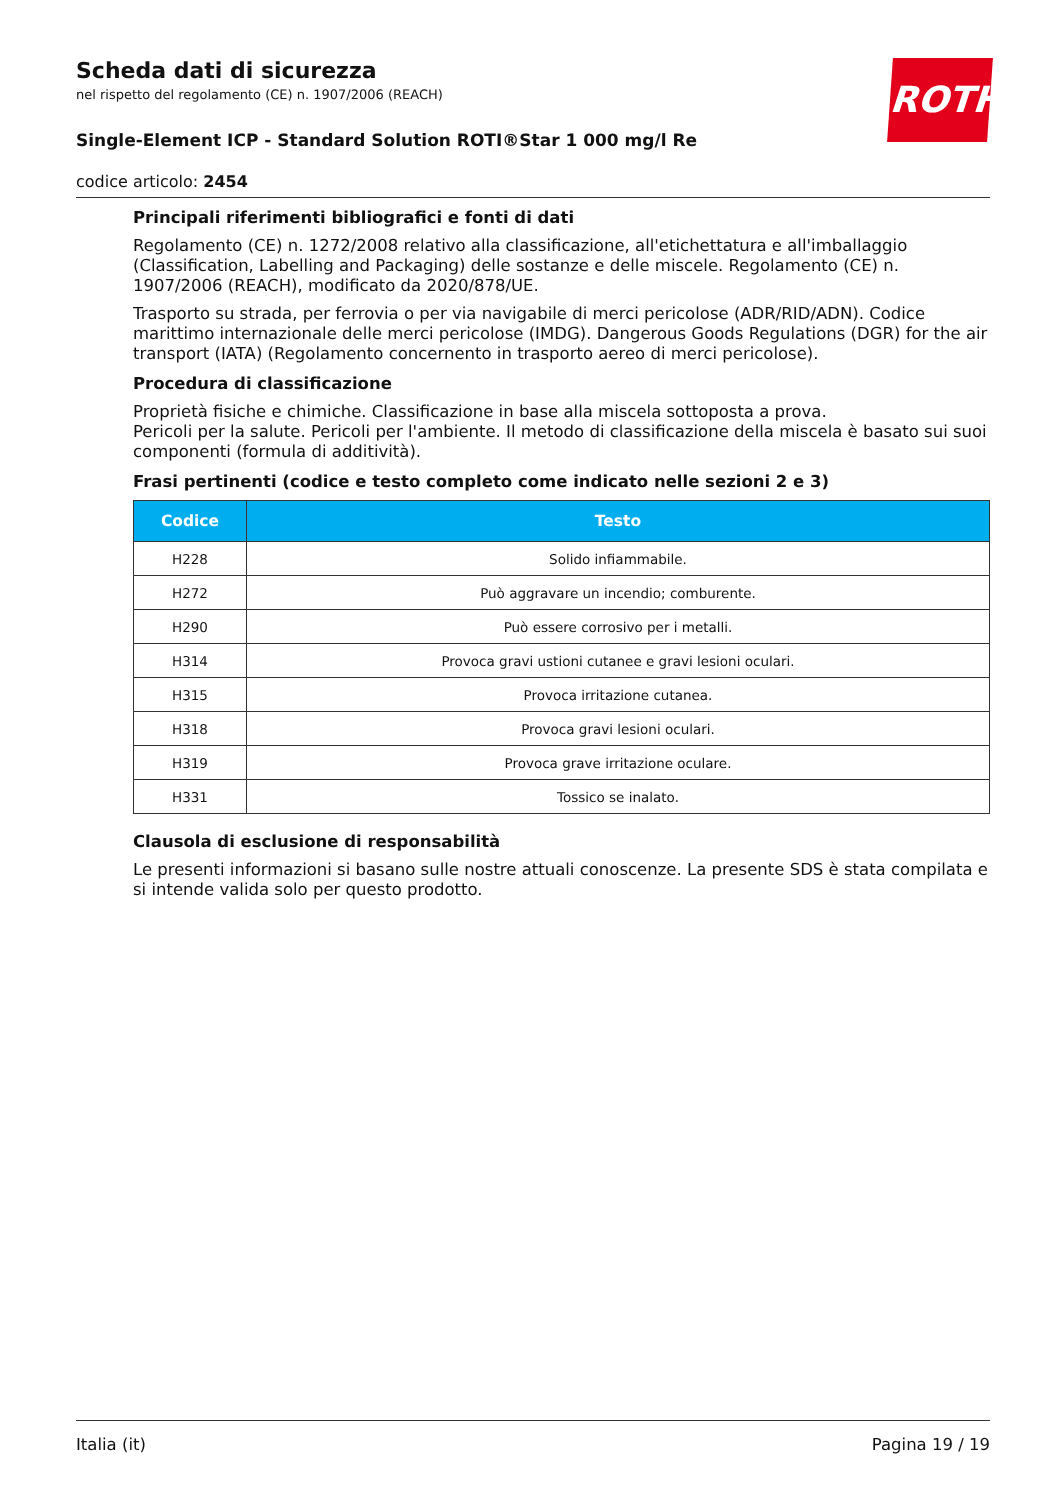ROTH
Scheda dati di sicurezza
nel rispetto del regolamento (CE) n. 1907/2006 (REACH)
Single-Element ICP - Standard Solution ROTI®Star 1 000 mg/l Re
codice articolo: 2454
Principali riferimenti bibliografici e fonti di dati
Regolamento (CE) n. 1272/2008 relativo alla classificazione, all'etichettatura e all'imballaggio (Classification, Labelling and Packaging) delle sostanze e delle miscele. Regolamento (CE) n. 1907/2006 (REACH), modificato da 2020/878/UE.
Trasporto su strada, per ferrovia o per via navigabile di merci pericolose (ADR/RID/ADN). Codice marittimo internazionale delle merci pericolose (IMDG). Dangerous Goods Regulations (DGR) for the air transport (IATA) (Regolamento concernento in trasporto aereo di merci pericolose).
Procedura di classificazione
Proprietà fisiche e chimiche. Classificazione in base alla miscela sottoposta a prova.
Pericoli per la salute. Pericoli per l'ambiente. Il metodo di classificazione della miscela è basato sui suoi componenti (formula di additività).
Frasi pertinenti (codice e testo completo come indicato nelle sezioni 2 e 3)
| Codice | Testo |
| --- | --- |
| H228 | Solido infiammabile. |
| H272 | Può aggravare un incendio; comburente. |
| H290 | Può essere corrosivo per i metalli. |
| H314 | Provoca gravi ustioni cutanee e gravi lesioni oculari. |
| H315 | Provoca irritazione cutanea. |
| H318 | Provoca gravi lesioni oculari. |
| H319 | Provoca grave irritazione oculare. |
| H331 | Tossico se inalato. |
Clausola di esclusione di responsabilità
Le presenti informazioni si basano sulle nostre attuali conoscenze. La presente SDS è stata compilata e si intende valida solo per questo prodotto.
Italia (it) Pagina 19 / 19